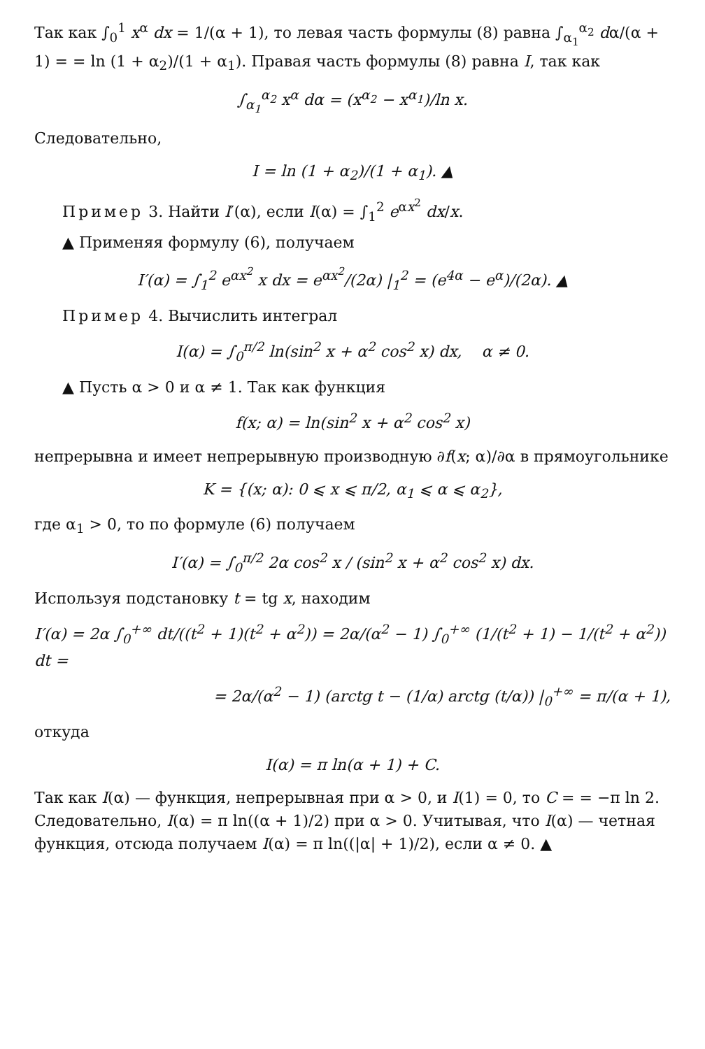Так как ∫<sub>0</sub><sup>1</sup> x<sup>α</sup> dx = 1/(α + 1), то левая часть формулы (8) равна ∫<sub>α<sub>1</sub></sub><sup>α<sub>2</sub></sup> dα/(α + 1) = = ln (1 + α<sub>2</sub>)/(1 + α<sub>1</sub>). Правая часть формулы (8) равна I, так как
∫<sub>α<sub>1</sub></sub><sup>α<sub>2</sub></sup> x<sup>α</sup> dα = (x<sup>α<sub>2</sub></sup> − x<sup>α<sub>1</sub></sup>)/ln x.
Следовательно,
I = ln (1 + α<sub>2</sub>)/(1 + α<sub>1</sub>). ▲
Пример 3. Найти I′(α), если I(α) = ∫<sub>1</sub><sup>2</sup> e<sup>αx<sup>2</sup></sup> dx/x.
▲ Применяя формулу (6), получаем
I′(α) = ∫<sub>1</sub><sup>2</sup> e<sup>αx<sup>2</sup></sup> x dx = e<sup>αx<sup>2</sup></sup>/(2α) |<sub>1</sub><sup>2</sup> = (e<sup>4α</sup> − e<sup>α</sup>)/(2α). ▲
Пример 4. Вычислить интеграл
I(α) = ∫<sub>0</sub><sup>π/2</sup> ln(sin<sup>2</sup> x + α<sup>2</sup> cos<sup>2</sup> x) dx, α ≠ 0.
▲ Пусть α > 0 и α ≠ 1. Так как функция
f(x; α) = ln(sin<sup>2</sup> x + α<sup>2</sup> cos<sup>2</sup> x)
непрерывна и имеет непрерывную производную ∂f(x; α)/∂α в прямоугольнике
K = {(x; α): 0 ⩽ x ⩽ π/2, α<sub>1</sub> ⩽ α ⩽ α<sub>2</sub>},
где α<sub>1</sub> > 0, то по формуле (6) получаем
I′(α) = ∫<sub>0</sub><sup>π/2</sup> 2α cos<sup>2</sup> x / (sin<sup>2</sup> x + α<sup>2</sup> cos<sup>2</sup> x) dx.
Используя подстановку t = tg x, находим
I′(α) = 2α ∫<sub>0</sub><sup>+∞</sup> dt/((t<sup>2</sup> + 1)(t<sup>2</sup> + α<sup>2</sup>)) = 2α/(α<sup>2</sup> − 1) ∫<sub>0</sub><sup>+∞</sup> (1/(t<sup>2</sup> + 1) − 1/(t<sup>2</sup> + α<sup>2</sup>)) dt =
= 2α/(α<sup>2</sup> − 1) (arctg t − (1/α) arctg (t/α)) |<sub>0</sub><sup>+∞</sup> = π/(α + 1),
откуда
I(α) = π ln(α + 1) + C.
Так как I(α) — функция, непрерывная при α > 0, и I(1) = 0, то C = = −π ln 2. Следовательно, I(α) = π ln((α + 1)/2) при α > 0. Учитывая, что I(α) — четная функция, отсюда получаем I(α) = π ln((|α| + 1)/2), если α ≠ 0. ▲